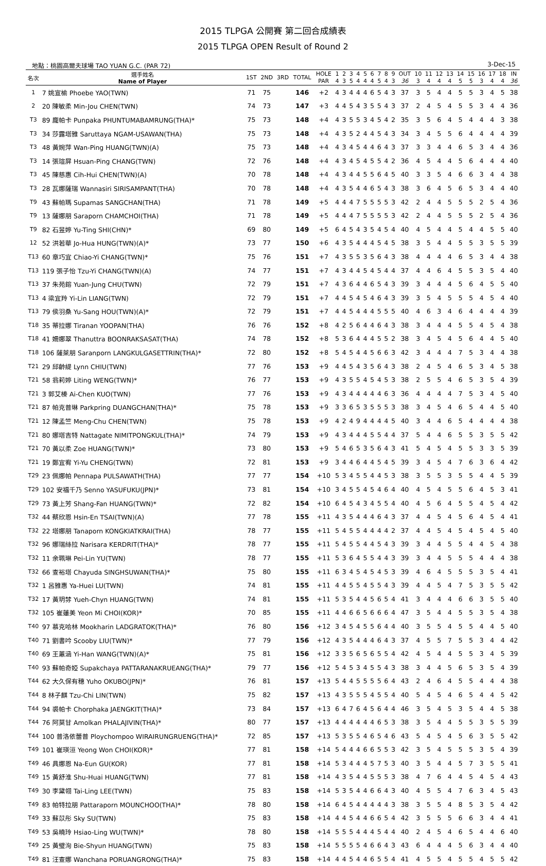2015 TLPGA 公開賽 第二回合成績表
2015 TLPGA OPEN Result of Round 2
地點：桃園高爾夫球場 TAO YUAN G.C. (PAR 72) 3-Dec-15
| 名次 | 選手姓名 Name of Player | 1ST | 2ND | 3RD | TOTAL | HOLE | 1 | 2 | 3 | 4 | 5 | 6 | 7 | 8 | 9 | OUT | 10 | 11 | 12 | 13 | 14 | 15 | 16 | 17 | 18 | IN |
| --- | --- | --- | --- | --- | --- | --- | --- | --- | --- | --- | --- | --- | --- | --- | --- | --- | --- | --- | --- | --- | --- | --- | --- | --- | --- | --- |
| | | | | | | PAR | 4 | 3 | 5 | 4 | 4 | 4 | 5 | 4 | 3 | 36 | 3 | 4 | 4 | 4 | 5 | 5 | 3 | 4 | 4 | 36 |
| 1 | 7 姚宣榆 Phoebe YAO(TWN) | 71 | 75 | | 146 | +2 | 4 | 3 | 4 | 4 | 4 | 6 | 5 | 4 | 3 | 37 | 3 | 5 | 4 | 4 | 5 | 5 | 3 | 4 | 5 | 38 |
| 2 | 20 陳敏柔 Min-Jou CHEN(TWN) | 74 | 73 | | 147 | +3 | 4 | 4 | 5 | 4 | 3 | 5 | 5 | 4 | 3 | 37 | 2 | 4 | 5 | 4 | 5 | 5 | 3 | 4 | 4 | 36 |
| T3 | 89 龐帕卡 Punpaka PHUNTUMABAMRUNG(THA)* | 75 | 73 | | 148 | +4 | 4 | 3 | 5 | 5 | 3 | 4 | 5 | 4 | 2 | 35 | 3 | 5 | 6 | 4 | 5 | 4 | 4 | 4 | 3 | 38 |
| T3 | 34 莎露塔雅 Saruttaya NGAM-USAWAN(THA) | 75 | 73 | | 148 | +4 | 4 | 3 | 5 | 2 | 4 | 4 | 5 | 4 | 3 | 34 | 3 | 4 | 5 | 5 | 6 | 4 | 4 | 4 | 4 | 39 |
| T3 | 48 黃婉萍 Wan-Ping HUANG(TWN)(A) | 75 | 73 | | 148 | +4 | 4 | 3 | 4 | 5 | 4 | 4 | 6 | 4 | 3 | 37 | 3 | 3 | 4 | 4 | 6 | 5 | 3 | 4 | 4 | 36 |
| T3 | 14 張瑄屏 Hsuan-Ping CHANG(TWN) | 72 | 76 | | 148 | +4 | 4 | 3 | 4 | 5 | 4 | 5 | 5 | 4 | 2 | 36 | 4 | 5 | 4 | 4 | 5 | 6 | 4 | 4 | 4 | 40 |
| T3 | 45 陳慈惠 Cih-Hui CHEN(TWN)(A) | 70 | 78 | | 148 | +4 | 4 | 3 | 4 | 4 | 5 | 5 | 6 | 4 | 5 | 40 | 3 | 3 | 5 | 4 | 6 | 6 | 3 | 4 | 4 | 38 |
| T3 | 28 瓦娜薩瑞 Wannasiri SIRISAMPANT(THA) | 70 | 78 | | 148 | +4 | 4 | 3 | 5 | 4 | 4 | 6 | 5 | 4 | 3 | 38 | 3 | 6 | 4 | 5 | 6 | 5 | 3 | 4 | 4 | 40 |
| T9 | 43 蘇帕瑪 Supamas SANGCHAN(THA) | 71 | 78 | | 149 | +5 | 4 | 4 | 4 | 7 | 5 | 5 | 5 | 5 | 3 | 42 | 2 | 4 | 4 | 5 | 5 | 5 | 2 | 5 | 4 | 36 |
| T9 | 13 薩娜朋 Saraporn CHAMCHOI(THA) | 71 | 78 | | 149 | +5 | 4 | 4 | 4 | 7 | 5 | 5 | 5 | 5 | 3 | 42 | 2 | 4 | 4 | 5 | 5 | 5 | 2 | 5 | 4 | 36 |
| T9 | 82 石昱婷 Yu-Ting SHI(CHN)* | 69 | 80 | | 149 | +5 | 6 | 4 | 5 | 4 | 3 | 5 | 4 | 5 | 4 | 40 | 4 | 5 | 4 | 4 | 5 | 4 | 4 | 5 | 5 | 40 |
| 12 | 52 洪若華 Jo-Hua HUNG(TWN)(A)* | 73 | 77 | | 150 | +6 | 4 | 3 | 5 | 4 | 4 | 4 | 5 | 4 | 5 | 38 | 3 | 5 | 4 | 4 | 5 | 5 | 3 | 5 | 5 | 39 |
| T13 | 60 章巧宜 Chiao-Yi CHANG(TWN)* | 75 | 76 | | 151 | +7 | 4 | 3 | 5 | 5 | 3 | 5 | 6 | 4 | 3 | 38 | 4 | 4 | 4 | 4 | 6 | 5 | 3 | 4 | 4 | 38 |
| T13 | 119 張子怡 Tzu-Yi CHANG(TWN)(A) | 74 | 77 | | 151 | +7 | 4 | 3 | 4 | 4 | 5 | 4 | 5 | 4 | 4 | 37 | 4 | 4 | 6 | 4 | 5 | 5 | 3 | 5 | 4 | 40 |
| T13 | 37 朱苑鎔 Yuan-Jung CHU(TWN) | 72 | 79 | | 151 | +7 | 4 | 3 | 6 | 4 | 4 | 6 | 5 | 4 | 3 | 39 | 3 | 4 | 4 | 4 | 5 | 6 | 4 | 5 | 5 | 40 |
| T13 | 4 梁宜羚 Yi-Lin LIANG(TWN) | 72 | 79 | | 151 | +7 | 4 | 4 | 5 | 4 | 5 | 4 | 6 | 4 | 3 | 39 | 3 | 5 | 4 | 5 | 5 | 5 | 4 | 5 | 4 | 40 |
| T13 | 79 侯羽桑 Yu-Sang HOU(TWN)(A)* | 72 | 79 | | 151 | +7 | 4 | 4 | 5 | 4 | 4 | 4 | 5 | 5 | 5 | 40 | 4 | 6 | 3 | 4 | 6 | 4 | 4 | 4 | 4 | 39 |
| T18 | 35 蒂拉娜 Tiranan YOOPAN(THA) | 76 | 76 | | 152 | +8 | 4 | 2 | 5 | 6 | 4 | 4 | 6 | 4 | 3 | 38 | 3 | 4 | 4 | 4 | 5 | 5 | 4 | 5 | 4 | 38 |
| T18 | 41 姍娜翠 Thanuttra BOONRAKSASAT(THA) | 74 | 78 | | 152 | +8 | 5 | 3 | 6 | 4 | 4 | 4 | 5 | 5 | 2 | 38 | 3 | 4 | 5 | 4 | 5 | 6 | 4 | 4 | 5 | 40 |
| T18 | 106 薩萊朋 Saranporn LANGKULGASETTRIN(THA)* | 72 | 80 | | 152 | +8 | 5 | 4 | 5 | 4 | 4 | 5 | 6 | 6 | 3 | 42 | 3 | 4 | 4 | 4 | 7 | 5 | 3 | 4 | 4 | 38 |
| T21 | 29 邱齡緹 Lynn CHIU(TWN) | 77 | 76 | | 153 | +9 | 4 | 4 | 5 | 4 | 3 | 5 | 6 | 4 | 3 | 38 | 2 | 4 | 5 | 4 | 6 | 5 | 3 | 4 | 5 | 38 |
| T21 | 58 翁莉婷 Liting WENG(TWN)* | 76 | 77 | | 153 | +9 | 4 | 3 | 5 | 5 | 4 | 5 | 4 | 5 | 3 | 38 | 2 | 5 | 5 | 4 | 6 | 5 | 3 | 5 | 4 | 39 |
| T21 | 3 郭艾榛 Ai-Chen KUO(TWN) | 77 | 76 | | 153 | +9 | 4 | 3 | 4 | 4 | 4 | 4 | 4 | 6 | 3 | 36 | 4 | 4 | 4 | 4 | 7 | 5 | 3 | 4 | 5 | 40 |
| T21 | 87 帕克普琳 Parkpring DUANGCHAN(THA)* | 75 | 78 | | 153 | +9 | 3 | 3 | 6 | 5 | 3 | 5 | 5 | 5 | 3 | 38 | 3 | 4 | 5 | 4 | 6 | 5 | 4 | 4 | 5 | 40 |
| T21 | 12 陳孟竺 Meng-Chu CHEN(TWN) | 75 | 78 | | 153 | +9 | 4 | 2 | 4 | 9 | 4 | 4 | 4 | 4 | 5 | 40 | 3 | 4 | 4 | 6 | 5 | 4 | 4 | 4 | 4 | 38 |
| T21 | 80 娜塔吉特 Nattagate NIMITPONGKUL(THA)* | 74 | 79 | | 153 | +9 | 4 | 3 | 4 | 4 | 4 | 5 | 5 | 4 | 4 | 37 | 5 | 4 | 4 | 6 | 5 | 5 | 3 | 5 | 5 | 42 |
| T21 | 70 黃以柔 Zoe HUANG(TWN)* | 73 | 80 | | 153 | +9 | 5 | 4 | 6 | 5 | 3 | 5 | 6 | 4 | 3 | 41 | 5 | 4 | 5 | 4 | 5 | 5 | 3 | 3 | 5 | 39 |
| T21 | 19 鄭宜宥 Yi-Yu CHENG(TWN) | 72 | 81 | | 153 | +9 | 3 | 4 | 4 | 6 | 4 | 4 | 5 | 4 | 5 | 39 | 3 | 4 | 5 | 4 | 7 | 6 | 3 | 6 | 4 | 42 |
| T29 | 23 佩娜帕 Pennapa PULSAWATH(THA) | 77 | 77 | | 154 | +10 | 5 | 3 | 4 | 5 | 5 | 4 | 4 | 5 | 3 | 38 | 3 | 5 | 5 | 3 | 5 | 5 | 4 | 4 | 5 | 39 |
| T29 | 102 安福千乃 Senno YASUFUKU(JPN)* | 73 | 81 | | 154 | +10 | 3 | 4 | 5 | 5 | 4 | 5 | 4 | 6 | 4 | 40 | 4 | 5 | 4 | 5 | 5 | 6 | 4 | 5 | 3 | 41 |
| T29 | 73 黃上芳 Shang-Fan HUANG(TWN)* | 72 | 82 | | 154 | +10 | 6 | 4 | 5 | 4 | 3 | 4 | 5 | 5 | 4 | 40 | 4 | 5 | 6 | 4 | 5 | 5 | 4 | 5 | 4 | 42 |
| T32 | 44 蔡欣恩 Hsin-En TSAI(TWN)(A) | 77 | 78 | | 155 | +11 | 4 | 3 | 5 | 4 | 4 | 4 | 6 | 4 | 3 | 37 | 4 | 4 | 5 | 4 | 5 | 6 | 4 | 5 | 4 | 41 |
| T32 | 22 塔娜朋 Tanaporn KONGKIATKRAI(THA) | 78 | 77 | | 155 | +11 | 5 | 4 | 5 | 5 | 4 | 4 | 4 | 4 | 2 | 37 | 4 | 4 | 5 | 4 | 5 | 4 | 5 | 4 | 5 | 40 |
| T32 | 96 娜瑞絲拉 Narisara KERDRIT(THA)* | 78 | 77 | | 155 | +11 | 5 | 4 | 5 | 5 | 4 | 4 | 5 | 4 | 3 | 39 | 3 | 4 | 4 | 5 | 5 | 4 | 4 | 5 | 4 | 38 |
| T32 | 11 余珮琳 Pei-Lin YU(TWN) | 78 | 77 | | 155 | +11 | 5 | 3 | 6 | 4 | 5 | 5 | 4 | 4 | 3 | 39 | 3 | 4 | 4 | 5 | 5 | 5 | 4 | 4 | 4 | 38 |
| T32 | 66 查裕塔 Chayuda SINGHSUWAN(THA)* | 75 | 80 | | 155 | +11 | 6 | 3 | 4 | 5 | 4 | 5 | 4 | 5 | 3 | 39 | 4 | 6 | 4 | 5 | 5 | 5 | 3 | 5 | 4 | 41 |
| T32 | 1 呂雅惠 Ya-Huei LU(TWN) | 74 | 81 | | 155 | +11 | 4 | 4 | 5 | 5 | 4 | 5 | 5 | 4 | 3 | 39 | 4 | 4 | 5 | 4 | 7 | 5 | 3 | 5 | 5 | 42 |
| T32 | 17 黃玥棼 Yueh-Chyn HUANG(TWN) | 74 | 81 | | 155 | +11 | 5 | 3 | 5 | 4 | 4 | 5 | 6 | 5 | 4 | 41 | 3 | 4 | 4 | 4 | 6 | 6 | 3 | 5 | 5 | 40 |
| T32 | 105 崔蓮美 Yeon Mi CHOI(KOR)* | 70 | 85 | | 155 | +11 | 4 | 4 | 6 | 6 | 5 | 6 | 6 | 6 | 4 | 47 | 3 | 5 | 4 | 4 | 5 | 5 | 3 | 5 | 4 | 38 |
| T40 | 97 慕克哈林 Mookharin LADGRATOK(THA)* | 76 | 80 | | 156 | +12 | 3 | 4 | 5 | 4 | 5 | 5 | 6 | 4 | 4 | 40 | 3 | 5 | 5 | 4 | 5 | 5 | 4 | 4 | 5 | 40 |
| T40 | 71 劉書吟 Scooby LIU(TWN)* | 77 | 79 | | 156 | +12 | 4 | 3 | 5 | 4 | 4 | 4 | 6 | 4 | 3 | 37 | 4 | 5 | 5 | 7 | 5 | 5 | 3 | 4 | 4 | 42 |
| T40 | 69 王蕙涵 Yi-Han WANG(TWN)(A)* | 75 | 81 | | 156 | +12 | 3 | 3 | 5 | 6 | 5 | 6 | 5 | 5 | 4 | 42 | 4 | 5 | 4 | 4 | 5 | 5 | 3 | 4 | 5 | 39 |
| T40 | 93 蘇帕奇婭 Supakchaya PATTARANAKRUEANG(THA)* | 79 | 77 | | 156 | +12 | 5 | 4 | 5 | 3 | 4 | 5 | 5 | 4 | 3 | 38 | 3 | 4 | 4 | 5 | 6 | 5 | 3 | 5 | 4 | 39 |
| T44 | 62 大久保有穗 Yuho OKUBO(JPN)* | 76 | 81 | | 157 | +13 | 5 | 4 | 4 | 5 | 5 | 5 | 5 | 6 | 4 | 43 | 2 | 4 | 6 | 4 | 5 | 5 | 4 | 4 | 4 | 38 |
| T44 | 8 林子麒 Tzu-Chi LIN(TWN) | 75 | 82 | | 157 | +13 | 4 | 3 | 5 | 5 | 5 | 4 | 5 | 5 | 4 | 40 | 5 | 4 | 5 | 4 | 6 | 5 | 4 | 4 | 5 | 42 |
| T44 | 94 裘帕卡 Chorphaka JAENGKIT(THA)* | 73 | 84 | | 157 | +13 | 6 | 4 | 7 | 6 | 4 | 5 | 6 | 4 | 4 | 46 | 3 | 5 | 4 | 5 | 3 | 5 | 4 | 4 | 5 | 38 |
| T44 | 76 阿莫甘 Amolkan PHALAJIVIN(THA)* | 80 | 77 | | 157 | +13 | 4 | 4 | 4 | 4 | 4 | 4 | 6 | 5 | 3 | 38 | 3 | 5 | 4 | 4 | 5 | 5 | 3 | 5 | 5 | 39 |
| T44 | 100 普洛依蕾普 Ploychompoo WIRAIRUNGRUENG(THA)* | 72 | 85 | | 157 | +13 | 5 | 3 | 5 | 5 | 4 | 6 | 5 | 4 | 6 | 43 | 5 | 4 | 5 | 4 | 5 | 6 | 3 | 5 | 5 | 42 |
| T49 | 101 崔瑛洹 Yeong Won CHOI(KOR)* | 77 | 81 | | 158 | +14 | 5 | 4 | 4 | 4 | 6 | 6 | 5 | 5 | 3 | 42 | 3 | 5 | 4 | 5 | 5 | 5 | 3 | 5 | 4 | 39 |
| T49 | 46 具娜恩 Na-Eun GU(KOR) | 77 | 81 | | 158 | +14 | 5 | 3 | 4 | 4 | 4 | 5 | 7 | 5 | 3 | 40 | 3 | 5 | 4 | 4 | 5 | 7 | 3 | 5 | 5 | 41 |
| T49 | 15 黃舒淮 Shu-Huai HUANG(TWN) | 77 | 81 | | 158 | +14 | 4 | 3 | 5 | 4 | 4 | 5 | 5 | 5 | 3 | 38 | 4 | 7 | 6 | 4 | 4 | 5 | 4 | 5 | 4 | 43 |
| T49 | 30 李黛翎 Tai-Ling LEE(TWN) | 75 | 83 | | 158 | +14 | 5 | 3 | 5 | 4 | 4 | 6 | 6 | 4 | 3 | 40 | 4 | 5 | 5 | 4 | 7 | 6 | 3 | 4 | 5 | 43 |
| T49 | 83 帕特拉朋 Pattaraporn MOUNCHOO(THA)* | 78 | 80 | | 158 | +14 | 6 | 4 | 5 | 4 | 4 | 4 | 4 | 4 | 3 | 38 | 3 | 5 | 5 | 4 | 8 | 5 | 3 | 5 | 4 | 42 |
| T49 | 33 蘇苡彤 Sky SU(TWN) | 75 | 83 | | 158 | +14 | 4 | 4 | 5 | 4 | 4 | 6 | 6 | 5 | 4 | 42 | 3 | 5 | 5 | 5 | 6 | 6 | 3 | 4 | 4 | 41 |
| T49 | 53 吳曉玲 Hsiao-Ling WU(TWN)* | 78 | 80 | | 158 | +14 | 5 | 5 | 5 | 4 | 4 | 4 | 5 | 4 | 4 | 40 | 2 | 4 | 5 | 4 | 6 | 5 | 4 | 4 | 6 | 40 |
| T49 | 25 黃璧洵 Bie-Shyun HUANG(TWN) | 75 | 83 | | 158 | +14 | 5 | 5 | 5 | 5 | 4 | 6 | 6 | 4 | 3 | 43 | 6 | 4 | 4 | 4 | 5 | 6 | 3 | 4 | 4 | 40 |
| T49 | 81 汪查娜 Wanchana PORUANGRONG(THA)* | 75 | 83 | | 158 | +14 | 4 | 4 | 5 | 4 | 4 | 6 | 5 | 5 | 4 | 41 | 4 | 5 | 5 | 4 | 5 | 5 | 4 | 5 | 5 | 42 |